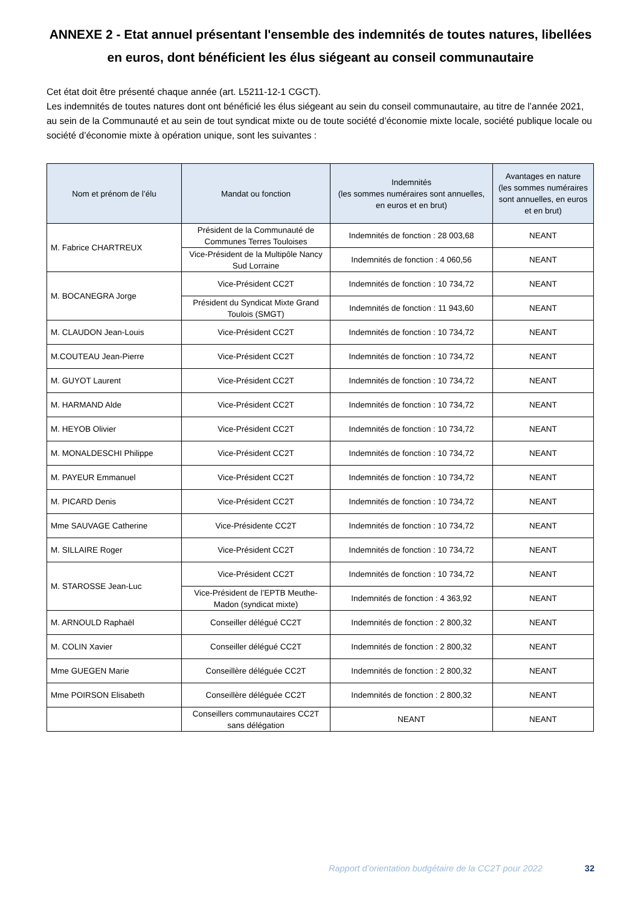ANNEXE 2 - Etat annuel présentant l'ensemble des indemnités de toutes natures, libellées en euros, dont bénéficient les élus siégeant au conseil communautaire
Cet état doit être présenté chaque année (art. L5211-12-1 CGCT).
Les indemnités de toutes natures dont ont bénéficié les élus siégeant au sein du conseil communautaire, au titre de l’année 2021, au sein de la Communauté et au sein de tout syndicat mixte ou de toute société d’économie mixte locale, société publique locale ou société d’économie mixte à opération unique, sont les suivantes :
| Nom et prénom de l’élu | Mandat ou fonction | Indemnités (les sommes numéraires sont annuelles, en euros et en brut) | Avantages en nature (les sommes numéraires sont annuelles, en euros et en brut) |
| --- | --- | --- | --- |
| M. Fabrice CHARTREUX | Président de la Communauté de Communes Terres Touloises | Indemnités de fonction : 28 003,68 | NEANT |
| | Vice-Président de la Multipôle Nancy Sud Lorraine | Indemnités de fonction : 4 060,56 | NEANT |
| M. BOCANEGRA Jorge | Vice-Président CC2T | Indemnités de fonction : 10 734,72 | NEANT |
| | Président du Syndicat Mixte Grand Toulois (SMGT) | Indemnités de fonction : 11 943,60 | NEANT |
| M. CLAUDON Jean-Louis | Vice-Président CC2T | Indemnités de fonction : 10 734,72 | NEANT |
| M.COUTEAU Jean-Pierre | Vice-Président CC2T | Indemnités de fonction : 10 734,72 | NEANT |
| M. GUYOT Laurent | Vice-Président CC2T | Indemnités de fonction : 10 734,72 | NEANT |
| M. HARMAND Alde | Vice-Président CC2T | Indemnités de fonction : 10 734,72 | NEANT |
| M. HEYOB Olivier | Vice-Président CC2T | Indemnités de fonction : 10 734,72 | NEANT |
| M. MONALDESCHI Philippe | Vice-Président CC2T | Indemnités de fonction : 10 734,72 | NEANT |
| M. PAYEUR Emmanuel | Vice-Président CC2T | Indemnités de fonction : 10 734,72 | NEANT |
| M. PICARD Denis | Vice-Président CC2T | Indemnités de fonction : 10 734,72 | NEANT |
| Mme SAUVAGE Catherine | Vice-Présidente CC2T | Indemnités de fonction : 10 734,72 | NEANT |
| M. SILLAIRE Roger | Vice-Président CC2T | Indemnités de fonction : 10 734,72 | NEANT |
| M. STAROSSE Jean-Luc | Vice-Président CC2T | Indemnités de fonction : 10 734,72 | NEANT |
| | Vice-Président de l’EPTB Meuthe-Madon (syndicat mixte) | Indemnités de fonction : 4 363,92 | NEANT |
| M. ARNOULD Raphaël | Conseiller délégué CC2T | Indemnités de fonction : 2 800,32 | NEANT |
| M. COLIN Xavier | Conseiller délégué CC2T | Indemnités de fonction : 2 800,32 | NEANT |
| Mme GUEGEN Marie | Conseillère déléguée CC2T | Indemnités de fonction : 2 800,32 | NEANT |
| Mme POIRSON Elisabeth | Conseillère déléguée CC2T | Indemnités de fonction : 2 800,32 | NEANT |
| | Conseillers communautaires CC2T sans délégation | NEANT | NEANT |
Rapport d’orientation budgétaire de la CC2T pour 2022 32